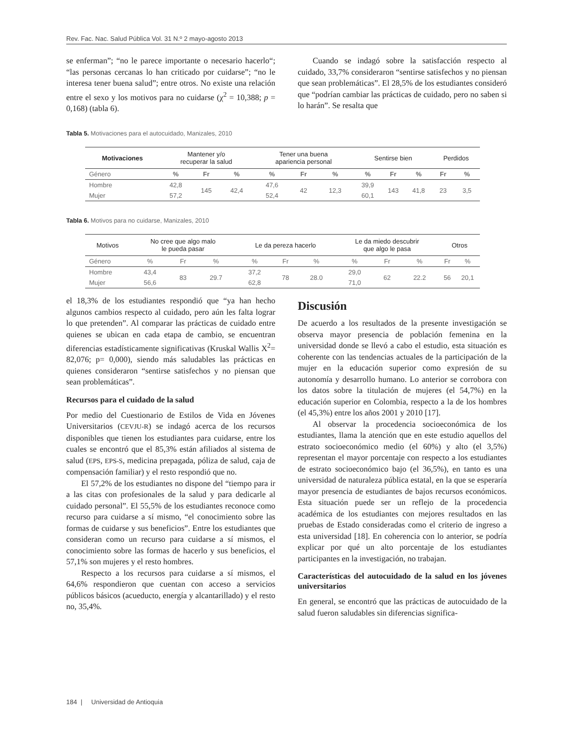Rev. Fac. Nac. Salud Pública Vol. 31 N.º 2 mayo-agosto 2013
se enferman”; “no le parece importante o necesario hacerlo“; “las personas cercanas lo han criticado por cuidarse”; “no le interesa tener buena salud”; entre otros. No existe una relación entre el sexo y los motivos para no cuidarse (χ<sup>2</sup> = 10,388; p = 0,168) (tabla 6).
Cuando se indagó sobre la satisfacción respecto al cuidado, 33,7% consideraron “sentirse satisfechos y no piensan que sean problemáticas”. El 28,5% de los estudiantes consideró que “podrían cambiar las prácticas de cuidado, pero no saben si lo harán”. Se resalta que
Tabla 5. Motivaciones para el autocuidado, Manizales, 2010
| Motivaciones | Mantener y/o recuperar la salud | | | Tener una buena apariencia personal | | | Sentirse bien | | | Perdidos | |
| --- | --- | --- | --- | --- | --- | --- | --- | --- | --- | --- | --- |
| Género | % | Fr | % | % | Fr | % | % | Fr | % | Fr | % |
| Hombre | 42,8 | 145 | 42,4 | 47,6 | 42 | 12,3 | 39,9 | 143 | 41,8 | 23 | 3,5 |
| Mujer | 57,2 | | | 52,4 | | | 60,1 | | | | |
Tabla 6. Motivos para no cuidarse, Manizales, 2010
| Motivos | No cree que algo malo le pueda pasar | | | Le da pereza hacerlo | | | Le da miedo descubrir que algo le pasa | | | Otros | |
| --- | --- | --- | --- | --- | --- | --- | --- | --- | --- | --- | --- |
| Género | % | Fr | % | % | Fr | % | % | Fr | % | Fr | % |
| Hombre | 43,4 | 83 | 29.7 | 37,2 | 78 | 28.0 | 29,0 | 62 | 22.2 | 56 | 20,1 |
| Mujer | 56,6 | | | 62,8 | | | 71,0 | | | | |
el 18,3% de los estudiantes respondió que “ya han hecho algunos cambios respecto al cuidado, pero aún les falta lograr lo que pretenden”. Al comparar las prácticas de cuidado entre quienes se ubican en cada etapa de cambio, se encuentran diferencias estadísticamente significativas (Kruskal Wallis X<sup>2</sup>= 82,076; p= 0,000), siendo más saludables las prácticas en quienes consideraron “sentirse satisfechos y no piensan que sean problemáticas”.
Recursos para el cuidado de la salud
Por medio del Cuestionario de Estilos de Vida en Jóvenes Universitarios (CEVJU-R) se indagó acerca de los recursos disponibles que tienen los estudiantes para cuidarse, entre los cuales se encontró que el 85,3% están afiliados al sistema de salud (EPS, EPS-S, medicina prepagada, póliza de salud, caja de compensación familiar) y el resto respondió que no.
El 57,2% de los estudiantes no dispone del “tiempo para ir a las citas con profesionales de la salud y para dedicarle al cuidado personal”. El 55,5% de los estudiantes reconoce como recurso para cuidarse a sí mismo, “el conocimiento sobre las formas de cuidarse y sus beneficios”. Entre los estudiantes que consideran como un recurso para cuidarse a sí mismos, el conocimiento sobre las formas de hacerlo y sus beneficios, el 57,1% son mujeres y el resto hombres.
Respecto a los recursos para cuidarse a sí mismos, el 64,6% respondieron que cuentan con acceso a servicios públicos básicos (acueducto, energía y alcantarillado) y el resto no, 35,4%.
Discusión
De acuerdo a los resultados de la presente investigación se observa mayor presencia de población femenina en la universidad donde se llevó a cabo el estudio, esta situación es coherente con las tendencias actuales de la participación de la mujer en la educación superior como expresión de su autonomía y desarrollo humano. Lo anterior se corrobora con los datos sobre la titulación de mujeres (el 54,7%) en la educación superior en Colombia, respecto a la de los hombres (el 45,3%) entre los años 2001 y 2010 [17].
Al observar la procedencia socioeconómica de los estudiantes, llama la atención que en este estudio aquellos del estrato socioeconómico medio (el 60%) y alto (el 3,5%) representan el mayor porcentaje con respecto a los estudiantes de estrato socioeconómico bajo (el 36,5%), en tanto es una universidad de naturaleza pública estatal, en la que se esperaría mayor presencia de estudiantes de bajos recursos económicos. Esta situación puede ser un reflejo de la procedencia académica de los estudiantes con mejores resultados en las pruebas de Estado consideradas como el criterio de ingreso a esta universidad [18]. En coherencia con lo anterior, se podría explicar por qué un alto porcentaje de los estudiantes participantes en la investigación, no trabajan.
Características del autocuidado de la salud en los jóvenes universitarios
En general, se encontró que las prácticas de autocuidado de la salud fueron saludables sin diferencias significa-
184 | Universidad de Antioquia